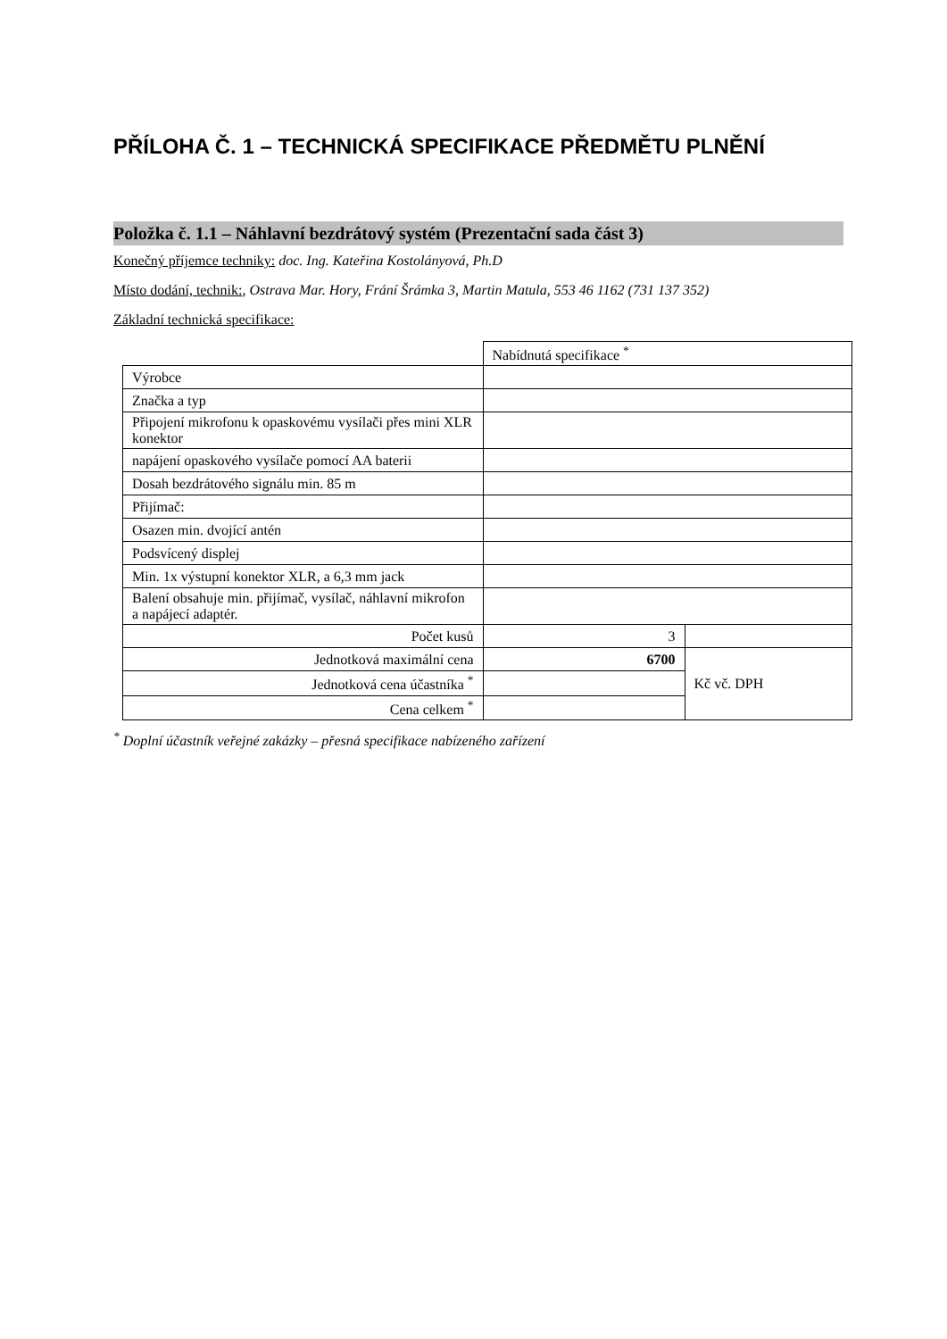PŘÍLOHA Č. 1 – TECHNICKÁ SPECIFIKACE PŘEDMĚTU PLNĚNÍ
Položka č. 1.1 – Náhlavní bezdrátový systém (Prezentační sada část 3)
Konečný příjemce techniky: doc. Ing. Kateřina Kostolányová, Ph.D
Místo dodání, technik:, Ostrava Mar. Hory, Frání Šrámka 3, Martin Matula, 553 46 1162 (731 137 352)
Základní technická specifikace:
| | Nabídnutá specifikace <sup>*</sup> | |
| Výrobce | | |
| Značka a typ | | |
| Připojení mikrofonu k opaskovému vysílači přes mini XLR konektor | | |
| napájení opaskového vysílače pomocí AA baterii | | |
| Dosah bezdrátového signálu min. 85 m | | |
| Přijímač: | | |
| Osazen min. dvojící antén | | |
| Podsvícený displej | | |
| Min. 1x výstupní konektor XLR, a 6,3 mm jack | | |
| Balení obsahuje min. přijímač, vysílač, náhlavní mikrofon a napájecí adaptér. | | |
| Počet kusů | 3 | |
| Jednotková maximální cena | 6700 | Kč vč. DPH |
| Jednotková cena účastníka <sup>*</sup> | | |
| Cena celkem <sup>*</sup> | | |
<sup>*</sup> Doplní účastník veřejné zakázky – přesná specifikace nabízeného zařízení